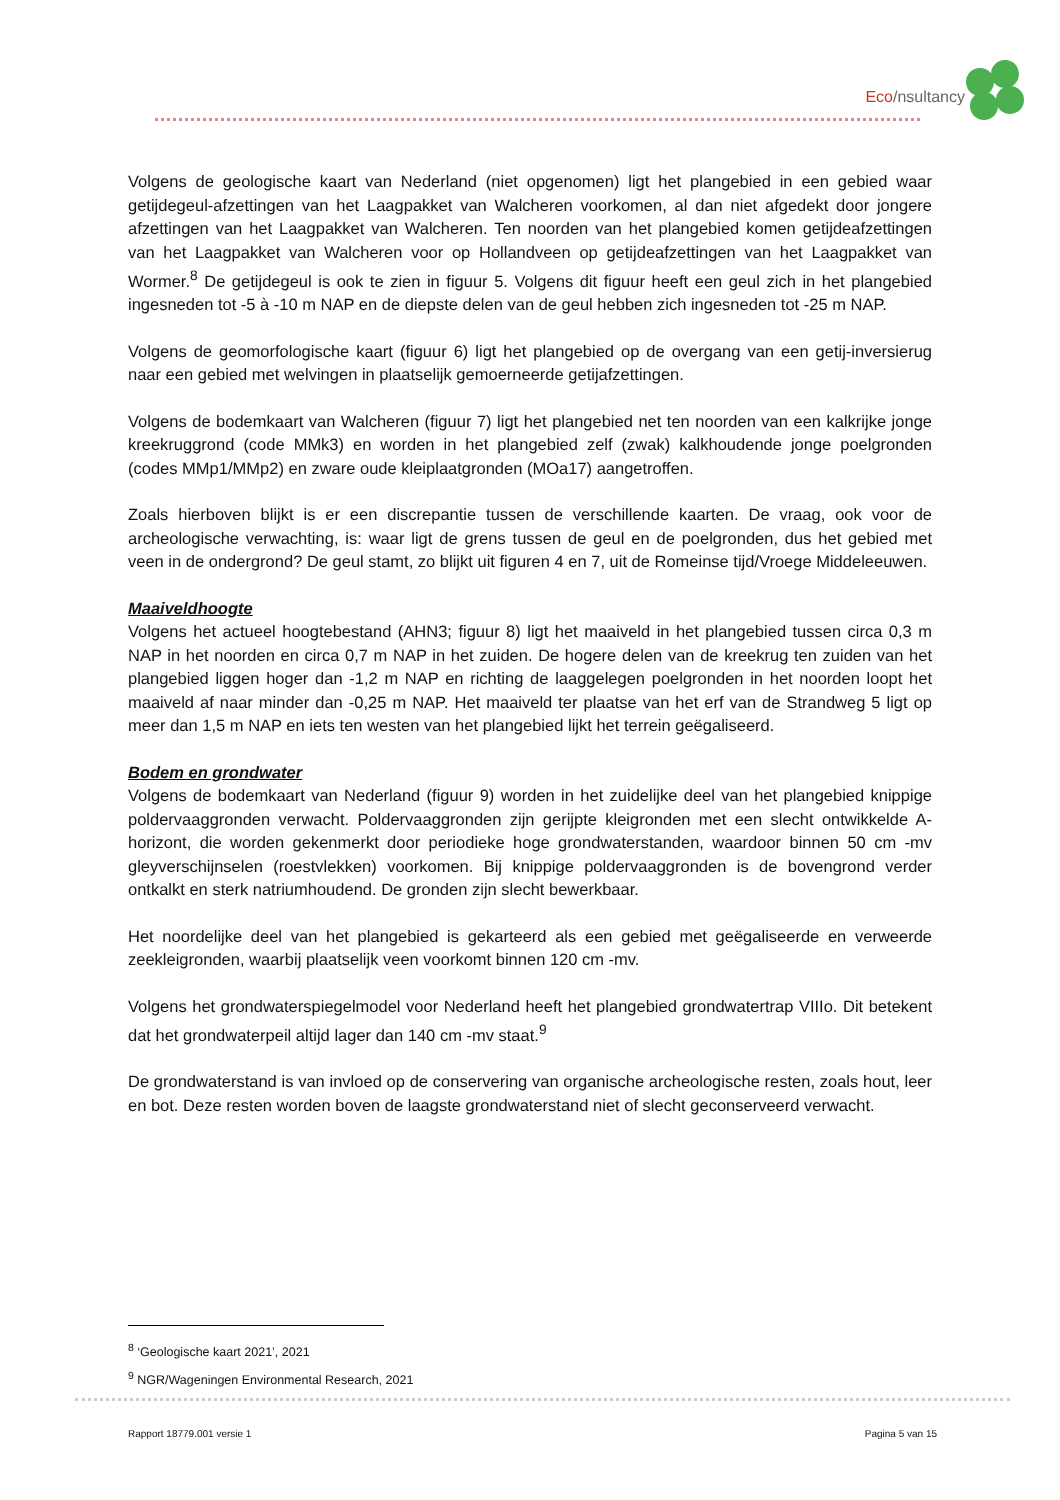Eco/nsultancy
Volgens de geologische kaart van Nederland (niet opgenomen) ligt het plangebied in een gebied waar getijdegeul-afzettingen van het Laagpakket van Walcheren voorkomen, al dan niet afgedekt door jongere afzettingen van het Laagpakket van Walcheren. Ten noorden van het plangebied komen getijdeafzettingen van het Laagpakket van Walcheren voor op Hollandveen op getijdeafzettingen van het Laagpakket van Wormer.<sup>8</sup> De getijdegeul is ook te zien in figuur 5. Volgens dit figuur heeft een geul zich in het plangebied ingesneden tot -5 à -10 m NAP en de diepste delen van de geul hebben zich ingesneden tot -25 m NAP.
Volgens de geomorfologische kaart (figuur 6) ligt het plangebied op de overgang van een getij-inversierug naar een gebied met welvingen in plaatselijk gemoerneerde getijafzettingen.
Volgens de bodemkaart van Walcheren (figuur 7) ligt het plangebied net ten noorden van een kalkrijke jonge kreekruggrond (code MMk3) en worden in het plangebied zelf (zwak) kalkhoudende jonge poelgronden (codes MMp1/MMp2) en zware oude kleiplaatgronden (MOa17) aangetroffen.
Zoals hierboven blijkt is er een discrepantie tussen de verschillende kaarten. De vraag, ook voor de archeologische verwachting, is: waar ligt de grens tussen de geul en de poelgronden, dus het gebied met veen in de ondergrond? De geul stamt, zo blijkt uit figuren 4 en 7, uit de Romeinse tijd/Vroege Middeleeuwen.
Maaiveldhoogte
Volgens het actueel hoogtebestand (AHN3; figuur 8) ligt het maaiveld in het plangebied tussen circa 0,3 m NAP in het noorden en circa 0,7 m NAP in het zuiden. De hogere delen van de kreekrug ten zuiden van het plangebied liggen hoger dan -1,2 m NAP en richting de laaggelegen poelgronden in het noorden loopt het maaiveld af naar minder dan -0,25 m NAP. Het maaiveld ter plaatse van het erf van de Strandweg 5 ligt op meer dan 1,5 m NAP en iets ten westen van het plangebied lijkt het terrein geëgaliseerd.
Bodem en grondwater
Volgens de bodemkaart van Nederland (figuur 9) worden in het zuidelijke deel van het plangebied knippige poldervaaggronden verwacht. Poldervaaggronden zijn gerijpte kleigronden met een slecht ontwikkelde A-horizont, die worden gekenmerkt door periodieke hoge grondwaterstanden, waardoor binnen 50 cm -mv gleyverschijnselen (roestvlekken) voorkomen. Bij knippige poldervaaggronden is de bovengrond verder ontkalkt en sterk natriumhoudend. De gronden zijn slecht bewerkbaar.
Het noordelijke deel van het plangebied is gekarteerd als een gebied met geëgaliseerde en verweerde zeekleigronden, waarbij plaatselijk veen voorkomt binnen 120 cm -mv.
Volgens het grondwaterspiegelmodel voor Nederland heeft het plangebied grondwatertrap VIIIo. Dit betekent dat het grondwaterpeil altijd lager dan 140 cm -mv staat.<sup>9</sup>
De grondwaterstand is van invloed op de conservering van organische archeologische resten, zoals hout, leer en bot. Deze resten worden boven de laagste grondwaterstand niet of slecht geconserveerd verwacht.
<sup>8</sup> ‘Geologische kaart 2021’, 2021
<sup>9</sup> NGR/Wageningen Environmental Research, 2021
Rapport 18779.001 versie 1 Pagina 5 van 15